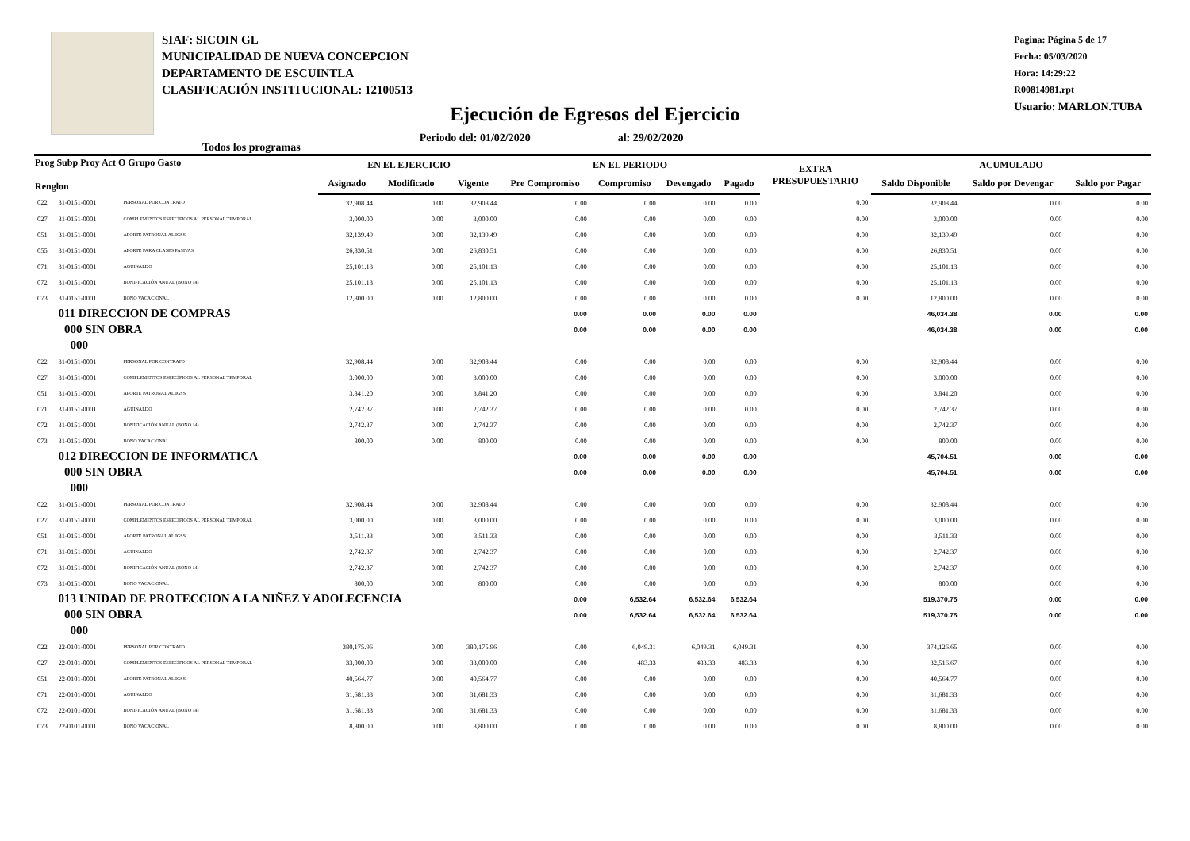SIAF: SICOIN GL
MUNICIPALIDAD DE NUEVA CONCEPCION
DEPARTAMENTO DE ESCUINTLA
CLASIFICACIÓN INSTITUCIONAL: 12100513
Pagina: Página 5 de 17
Fecha: 05/03/2020
Hora: 14:29:22
R00814981.rpt
Usuario: MARLON.TUBA
Ejecución de Egresos del Ejercicio
Todos los programas Periodo del: 01/02/2020 al: 29/02/2020
| Prog Subp Proy Act O Grupo Gasto Renglon | | | EN EL EJERCICIO | | | EN EL PERIODO | | | | EXTRA PRESUPUESTARIO | ACUMULADO | | |
| --- | --- | --- | --- | --- | --- | --- | --- | --- | --- | --- | --- | --- | --- |
| | | | Asignado | Modificado | Vigente | Pre Compromiso | Compromiso | Devengado | Pagado | | Saldo Disponible | Saldo por Devengar | Saldo por Pagar |
| 022 | 31-0151-0001 | PERSONAL POR CONTRATO | 32,908.44 | 0.00 | 32,908.44 | 0.00 | 0.00 | 0.00 | 0.00 | 0.00 | 32,908.44 | 0.00 | 0.00 |
| 027 | 31-0151-0001 | COMPLEMENTOS ESPECÍFICOS AL PERSONAL TEMPORAL | 3,000.00 | 0.00 | 3,000.00 | 0.00 | 0.00 | 0.00 | 0.00 | 0.00 | 3,000.00 | 0.00 | 0.00 |
| 051 | 31-0151-0001 | APORTE PATRONAL AL IGSS | 32,139.49 | 0.00 | 32,139.49 | 0.00 | 0.00 | 0.00 | 0.00 | 0.00 | 32,139.49 | 0.00 | 0.00 |
| 055 | 31-0151-0001 | APORTE PARA CLASES PASIVAS | 26,830.51 | 0.00 | 26,830.51 | 0.00 | 0.00 | 0.00 | 0.00 | 0.00 | 26,830.51 | 0.00 | 0.00 |
| 071 | 31-0151-0001 | AGUINALDO | 25,101.13 | 0.00 | 25,101.13 | 0.00 | 0.00 | 0.00 | 0.00 | 0.00 | 25,101.13 | 0.00 | 0.00 |
| 072 | 31-0151-0001 | BONIFICACIÓN ANUAL (BONO 14) | 25,101.13 | 0.00 | 25,101.13 | 0.00 | 0.00 | 0.00 | 0.00 | 0.00 | 25,101.13 | 0.00 | 0.00 |
| 073 | 31-0151-0001 | BONO VACACIONAL | 12,800.00 | 0.00 | 12,800.00 | 0.00 | 0.00 | 0.00 | 0.00 | 0.00 | 12,800.00 | 0.00 | 0.00 |
| | 011 DIRECCION DE COMPRAS | | | | | 0.00 | 0.00 | 0.00 | 0.00 | | 46,034.38 | 0.00 | 0.00 |
| | 000 SIN OBRA | | | | | 0.00 | 0.00 | 0.00 | 0.00 | | 46,034.38 | 0.00 | 0.00 |
| | 000 | | | | | | | | | | | | |
| 022 | 31-0151-0001 | PERSONAL POR CONTRATO | 32,908.44 | 0.00 | 32,908.44 | 0.00 | 0.00 | 0.00 | 0.00 | 0.00 | 32,908.44 | 0.00 | 0.00 |
| 027 | 31-0151-0001 | COMPLEMENTOS ESPECÍFICOS AL PERSONAL TEMPORAL | 3,000.00 | 0.00 | 3,000.00 | 0.00 | 0.00 | 0.00 | 0.00 | 0.00 | 3,000.00 | 0.00 | 0.00 |
| 051 | 31-0151-0001 | APORTE PATRONAL AL IGSS | 3,841.20 | 0.00 | 3,841.20 | 0.00 | 0.00 | 0.00 | 0.00 | 0.00 | 3,841.20 | 0.00 | 0.00 |
| 071 | 31-0151-0001 | AGUINALDO | 2,742.37 | 0.00 | 2,742.37 | 0.00 | 0.00 | 0.00 | 0.00 | 0.00 | 2,742.37 | 0.00 | 0.00 |
| 072 | 31-0151-0001 | BONIFICACIÓN ANUAL (BONO 14) | 2,742.37 | 0.00 | 2,742.37 | 0.00 | 0.00 | 0.00 | 0.00 | 0.00 | 2,742.37 | 0.00 | 0.00 |
| 073 | 31-0151-0001 | BONO VACACIONAL | 800.00 | 0.00 | 800.00 | 0.00 | 0.00 | 0.00 | 0.00 | 0.00 | 800.00 | 0.00 | 0.00 |
| | 012 DIRECCION DE INFORMATICA | | | | | 0.00 | 0.00 | 0.00 | 0.00 | | 45,704.51 | 0.00 | 0.00 |
| | 000 SIN OBRA | | | | | 0.00 | 0.00 | 0.00 | 0.00 | | 45,704.51 | 0.00 | 0.00 |
| | 000 | | | | | | | | | | | | |
| 022 | 31-0151-0001 | PERSONAL POR CONTRATO | 32,908.44 | 0.00 | 32,908.44 | 0.00 | 0.00 | 0.00 | 0.00 | 0.00 | 32,908.44 | 0.00 | 0.00 |
| 027 | 31-0151-0001 | COMPLEMENTOS ESPECÍFICOS AL PERSONAL TEMPORAL | 3,000.00 | 0.00 | 3,000.00 | 0.00 | 0.00 | 0.00 | 0.00 | 0.00 | 3,000.00 | 0.00 | 0.00 |
| 051 | 31-0151-0001 | APORTE PATRONAL AL IGSS | 3,511.33 | 0.00 | 3,511.33 | 0.00 | 0.00 | 0.00 | 0.00 | 0.00 | 3,511.33 | 0.00 | 0.00 |
| 071 | 31-0151-0001 | AGUINALDO | 2,742.37 | 0.00 | 2,742.37 | 0.00 | 0.00 | 0.00 | 0.00 | 0.00 | 2,742.37 | 0.00 | 0.00 |
| 072 | 31-0151-0001 | BONIFICACIÓN ANUAL (BONO 14) | 2,742.37 | 0.00 | 2,742.37 | 0.00 | 0.00 | 0.00 | 0.00 | 0.00 | 2,742.37 | 0.00 | 0.00 |
| 073 | 31-0151-0001 | BONO VACACIONAL | 800.00 | 0.00 | 800.00 | 0.00 | 0.00 | 0.00 | 0.00 | 0.00 | 800.00 | 0.00 | 0.00 |
| | 013 UNIDAD DE PROTECCION A LA NIÑEZ Y ADOLECENCIA | | | | | 0.00 | 6,532.64 | 6,532.64 | 6,532.64 | | 519,370.75 | 0.00 | 0.00 |
| | 000 SIN OBRA | | | | | 0.00 | 6,532.64 | 6,532.64 | 6,532.64 | | 519,370.75 | 0.00 | 0.00 |
| | 000 | | | | | | | | | | | | |
| 022 | 22-0101-0001 | PERSONAL POR CONTRATO | 380,175.96 | 0.00 | 380,175.96 | 0.00 | 6,049.31 | 6,049.31 | 6,049.31 | 0.00 | 374,126.65 | 0.00 | 0.00 |
| 027 | 22-0101-0001 | COMPLEMENTOS ESPECÍFICOS AL PERSONAL TEMPORAL | 33,000.00 | 0.00 | 33,000.00 | 0.00 | 483.33 | 483.33 | 483.33 | 0.00 | 32,516.67 | 0.00 | 0.00 |
| 051 | 22-0101-0001 | APORTE PATRONAL AL IGSS | 40,564.77 | 0.00 | 40,564.77 | 0.00 | 0.00 | 0.00 | 0.00 | 0.00 | 40,564.77 | 0.00 | 0.00 |
| 071 | 22-0101-0001 | AGUINALDO | 31,681.33 | 0.00 | 31,681.33 | 0.00 | 0.00 | 0.00 | 0.00 | 0.00 | 31,681.33 | 0.00 | 0.00 |
| 072 | 22-0101-0001 | BONIFICACIÓN ANUAL (BONO 14) | 31,681.33 | 0.00 | 31,681.33 | 0.00 | 0.00 | 0.00 | 0.00 | 0.00 | 31,681.33 | 0.00 | 0.00 |
| 073 | 22-0101-0001 | BONO VACACIONAL | 8,800.00 | 0.00 | 8,800.00 | 0.00 | 0.00 | 0.00 | 0.00 | 0.00 | 8,800.00 | 0.00 | 0.00 |